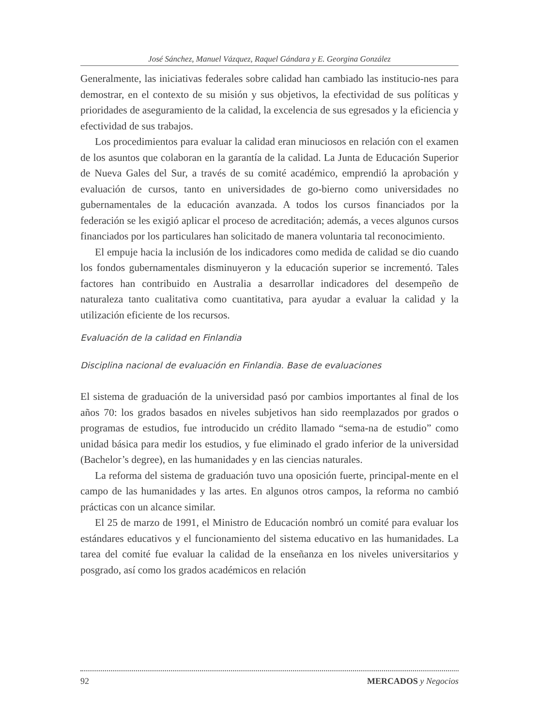José Sánchez, Manuel Vázquez, Raquel Gándara y E. Georgina González
Generalmente, las iniciativas federales sobre calidad han cambiado las institucio-nes para demostrar, en el contexto de su misión y sus objetivos, la efectividad de sus políticas y prioridades de aseguramiento de la calidad, la excelencia de sus egresados y la eficiencia y efectividad de sus trabajos.
Los procedimientos para evaluar la calidad eran minuciosos en relación con el examen de los asuntos que colaboran en la garantía de la calidad. La Junta de Educación Superior de Nueva Gales del Sur, a través de su comité académico, emprendió la aprobación y evaluación de cursos, tanto en universidades de go-bierno como universidades no gubernamentales de la educación avanzada. A todos los cursos financiados por la federación se les exigió aplicar el proceso de acreditación; además, a veces algunos cursos financiados por los particulares han solicitado de manera voluntaria tal reconocimiento.
El empuje hacia la inclusión de los indicadores como medida de calidad se dio cuando los fondos gubernamentales disminuyeron y la educación superior se incrementó. Tales factores han contribuido en Australia a desarrollar indicadores del desempeño de naturaleza tanto cualitativa como cuantitativa, para ayudar a evaluar la calidad y la utilización eficiente de los recursos.
Evaluación de la calidad en Finlandia
Disciplina nacional de evaluación en Finlandia. Base de evaluaciones
El sistema de graduación de la universidad pasó por cambios importantes al final de los años 70: los grados basados en niveles subjetivos han sido reemplazados por grados o programas de estudios, fue introducido un crédito llamado “sema-na de estudio” como unidad básica para medir los estudios, y fue eliminado el grado inferior de la universidad (Bachelor’s degree), en las humanidades y en las ciencias naturales.
La reforma del sistema de graduación tuvo una oposición fuerte, principal-mente en el campo de las humanidades y las artes. En algunos otros campos, la reforma no cambió prácticas con un alcance similar.
El 25 de marzo de 1991, el Ministro de Educación nombró un comité para evaluar los estándares educativos y el funcionamiento del sistema educativo en las humanidades. La tarea del comité fue evaluar la calidad de la enseñanza en los niveles universitarios y posgrado, así como los grados académicos en relación
92 MERCADOS y Negocios